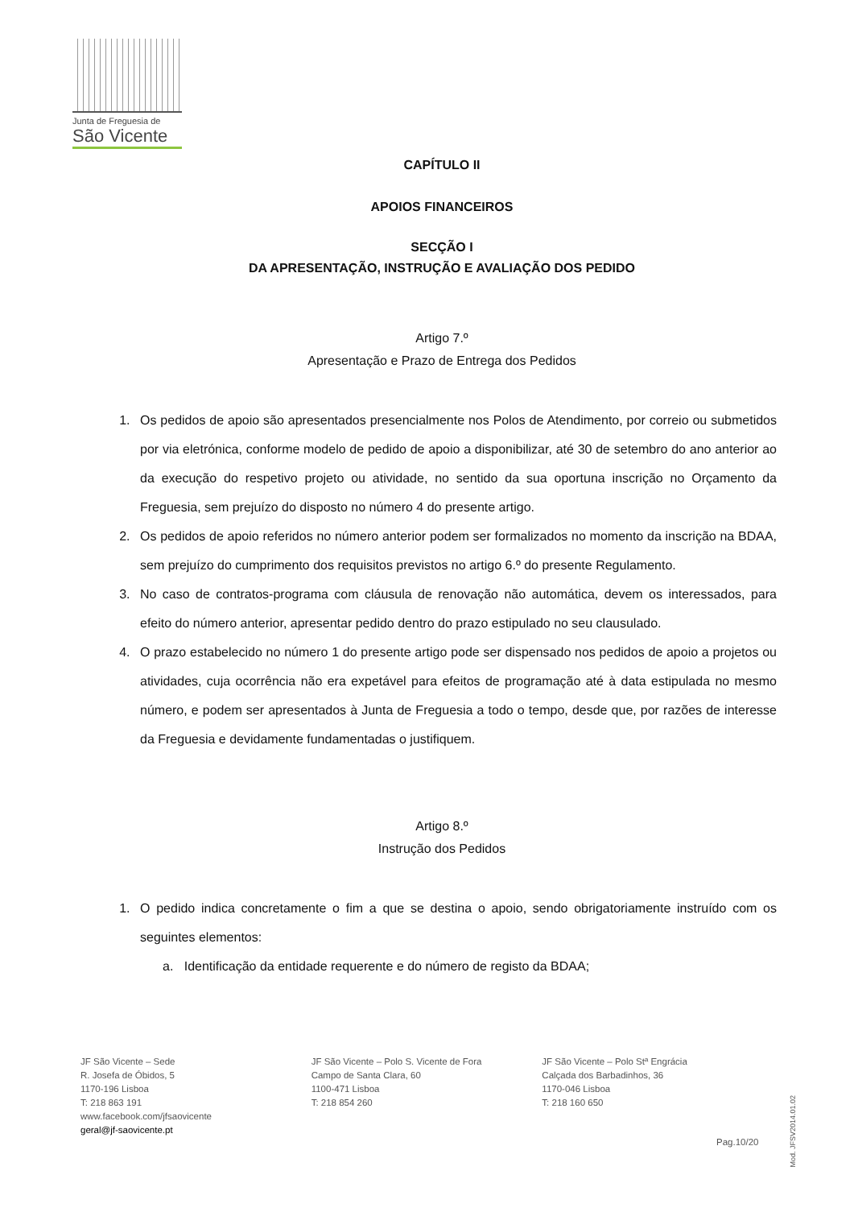Junta de Freguesia de
São Vicente
CAPÍTULO II
APOIOS FINANCEIROS
SECÇÃO I
DA APRESENTAÇÃO, INSTRUÇÃO E AVALIAÇÃO DOS PEDIDO
Artigo 7.º
Apresentação e Prazo de Entrega dos Pedidos
1. Os pedidos de apoio são apresentados presencialmente nos Polos de Atendimento, por correio ou submetidos por via eletrónica, conforme modelo de pedido de apoio a disponibilizar, até 30 de setembro do ano anterior ao da execução do respetivo projeto ou atividade, no sentido da sua oportuna inscrição no Orçamento da Freguesia, sem prejuízo do disposto no número 4 do presente artigo.
2. Os pedidos de apoio referidos no número anterior podem ser formalizados no momento da inscrição na BDAA, sem prejuízo do cumprimento dos requisitos previstos no artigo 6.º do presente Regulamento.
3. No caso de contratos-programa com cláusula de renovação não automática, devem os interessados, para efeito do número anterior, apresentar pedido dentro do prazo estipulado no seu clausulado.
4. O prazo estabelecido no número 1 do presente artigo pode ser dispensado nos pedidos de apoio a projetos ou atividades, cuja ocorrência não era expetável para efeitos de programação até à data estipulada no mesmo número, e podem ser apresentados à Junta de Freguesia a todo o tempo, desde que, por razões de interesse da Freguesia e devidamente fundamentadas o justifiquem.
Artigo 8.º
Instrução dos Pedidos
1. O pedido indica concretamente o fim a que se destina o apoio, sendo obrigatoriamente instruído com os seguintes elementos:
a. Identificação da entidade requerente e do número de registo da BDAA;
JF São Vicente – Sede
R. Josefa de Óbidos, 5
1170-196 Lisboa
T: 218 863 191
www.facebook.com/jfsaovicente
geral@jf-saovicente.pt
JF São Vicente – Polo S. Vicente de Fora
Campo de Santa Clara, 60
1100-471 Lisboa
T: 218 854 260
JF São Vicente – Polo Stª Engrácia
Calçada dos Barbadinhos, 36
1170-046 Lisboa
T: 218 160 650
Pag.10/20
Mod. JFSV2014.01.02